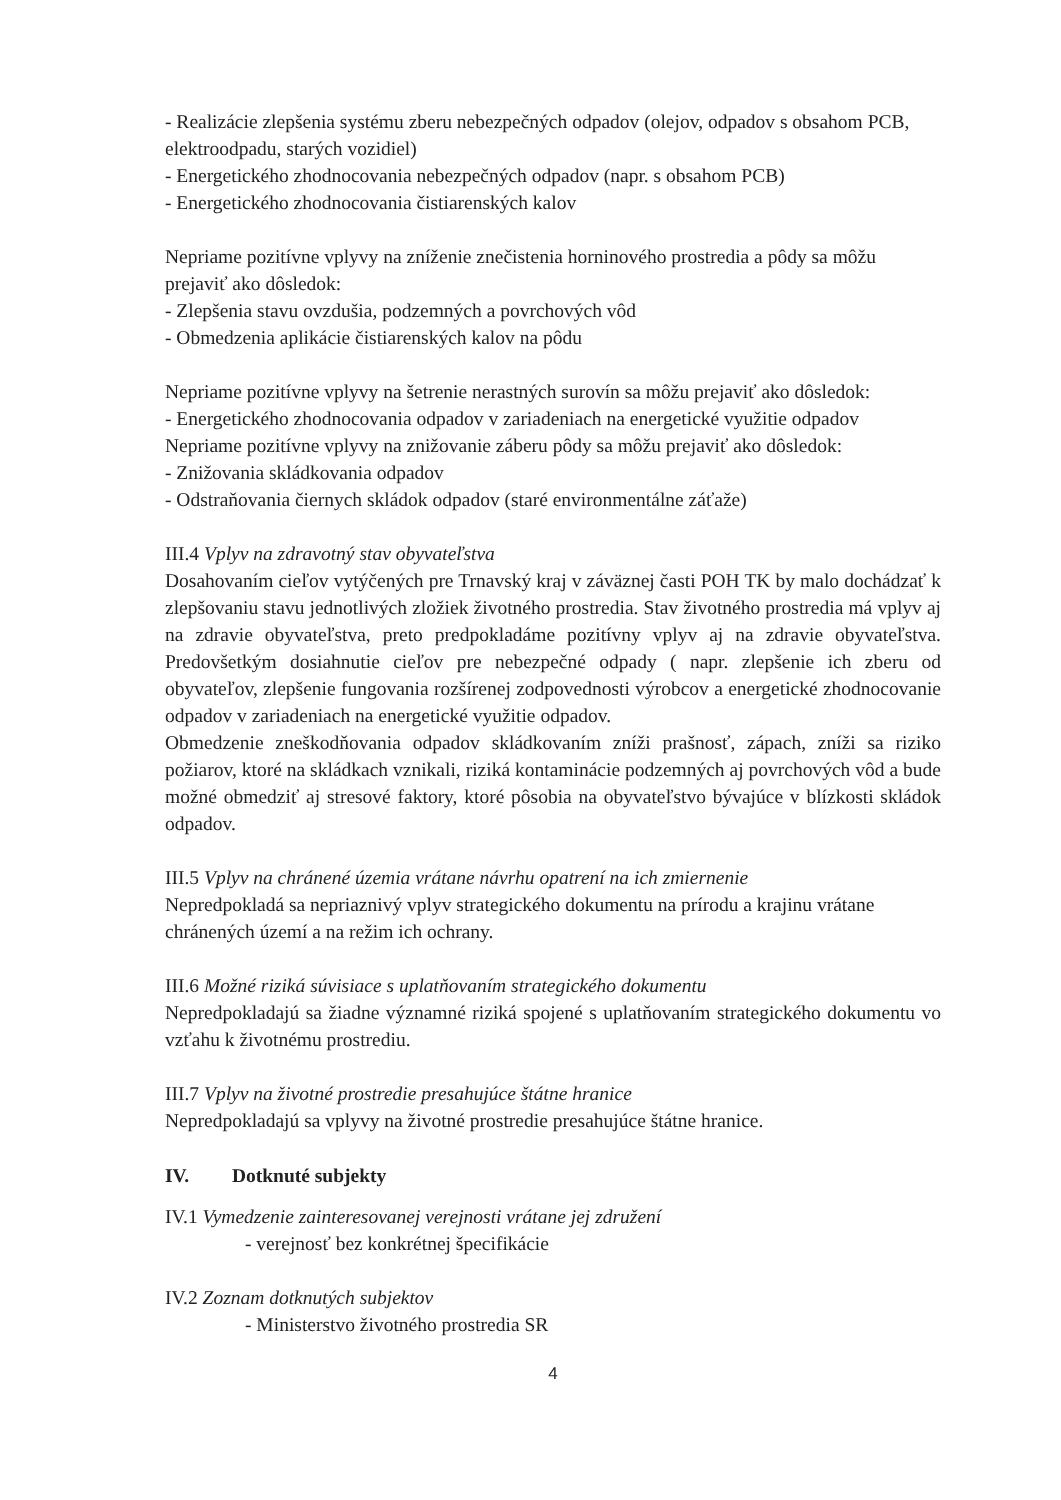- Realizácie zlepšenia systému zberu nebezpečných odpadov (olejov, odpadov s obsahom PCB, elektroodpadu, starých vozidiel)
- Energetického zhodnocovania nebezpečných odpadov (napr. s obsahom PCB)
- Energetického zhodnocovania čistiarenských kalov
Nepriame pozitívne vplyvy na zníženie znečistenia horninového prostredia a pôdy sa môžu prejaviť ako dôsledok:
- Zlepšenia stavu ovzdušia, podzemných a povrchových vôd
- Obmedzenia aplikácie čistiarenských kalov na pôdu
Nepriame pozitívne vplyvy na šetrenie nerastných surovín sa môžu prejaviť ako dôsledok:
- Energetického zhodnocovania odpadov v zariadeniach na energetické využitie odpadov
Nepriame pozitívne vplyvy na znižovanie záberu pôdy sa môžu prejaviť ako dôsledok:
- Znižovania skládkovania odpadov
- Odstraňovania čiernych skládok odpadov (staré environmentálne záťaže)
III.4 Vplyv na zdravotný stav obyvateľstva
Dosahovaním cieľov vytýčených pre Trnavský kraj v záväznej časti POH TK by malo dochádzať k zlepšovaniu stavu jednotlivých zložiek životného prostredia. Stav životného prostredia má vplyv aj na zdravie obyvateľstva, preto predpokladáme pozitívny vplyv aj na zdravie obyvateľstva. Predovšetkým dosiahnutie cieľov pre nebezpečné odpady ( napr. zlepšenie ich zberu od obyvateľov, zlepšenie fungovania rozšírenej zodpovednosti výrobcov a energetické zhodnocovanie odpadov v zariadeniach na energetické využitie odpadov.
Obmedzenie zneškodňovania odpadov skládkovaním zníži prašnosť, zápach, zníži sa riziko požiarov, ktoré na skládkach vznikali, riziká kontaminácie podzemných aj povrchových vôd a bude možné obmedziť aj stresové faktory, ktoré pôsobia na obyvateľstvo bývajúce v blízkosti skládok odpadov.
III.5 Vplyv na chránené územia vrátane návrhu opatrení na ich zmiernenie
Nepredpokladá sa nepriaznivý vplyv strategického dokumentu na prírodu a krajinu vrátane chránených území a na režim ich ochrany.
III.6 Možné riziká súvisiace s uplatňovaním strategického dokumentu
Nepredpokladajú sa žiadne významné riziká spojené s uplatňovaním strategického dokumentu vo vzťahu k životnému prostrediu.
III.7 Vplyv na životné prostredie presahujúce štátne hranice
Nepredpokladajú sa vplyvy na životné prostredie presahujúce štátne hranice.
IV. Dotknuté subjekty
IV.1 Vymedzenie zainteresovanej verejnosti vrátane jej združení
- verejnosť bez konkrétnej špecifikácie
IV.2 Zoznam dotknutých subjektov
- Ministerstvo životného prostredia SR
4